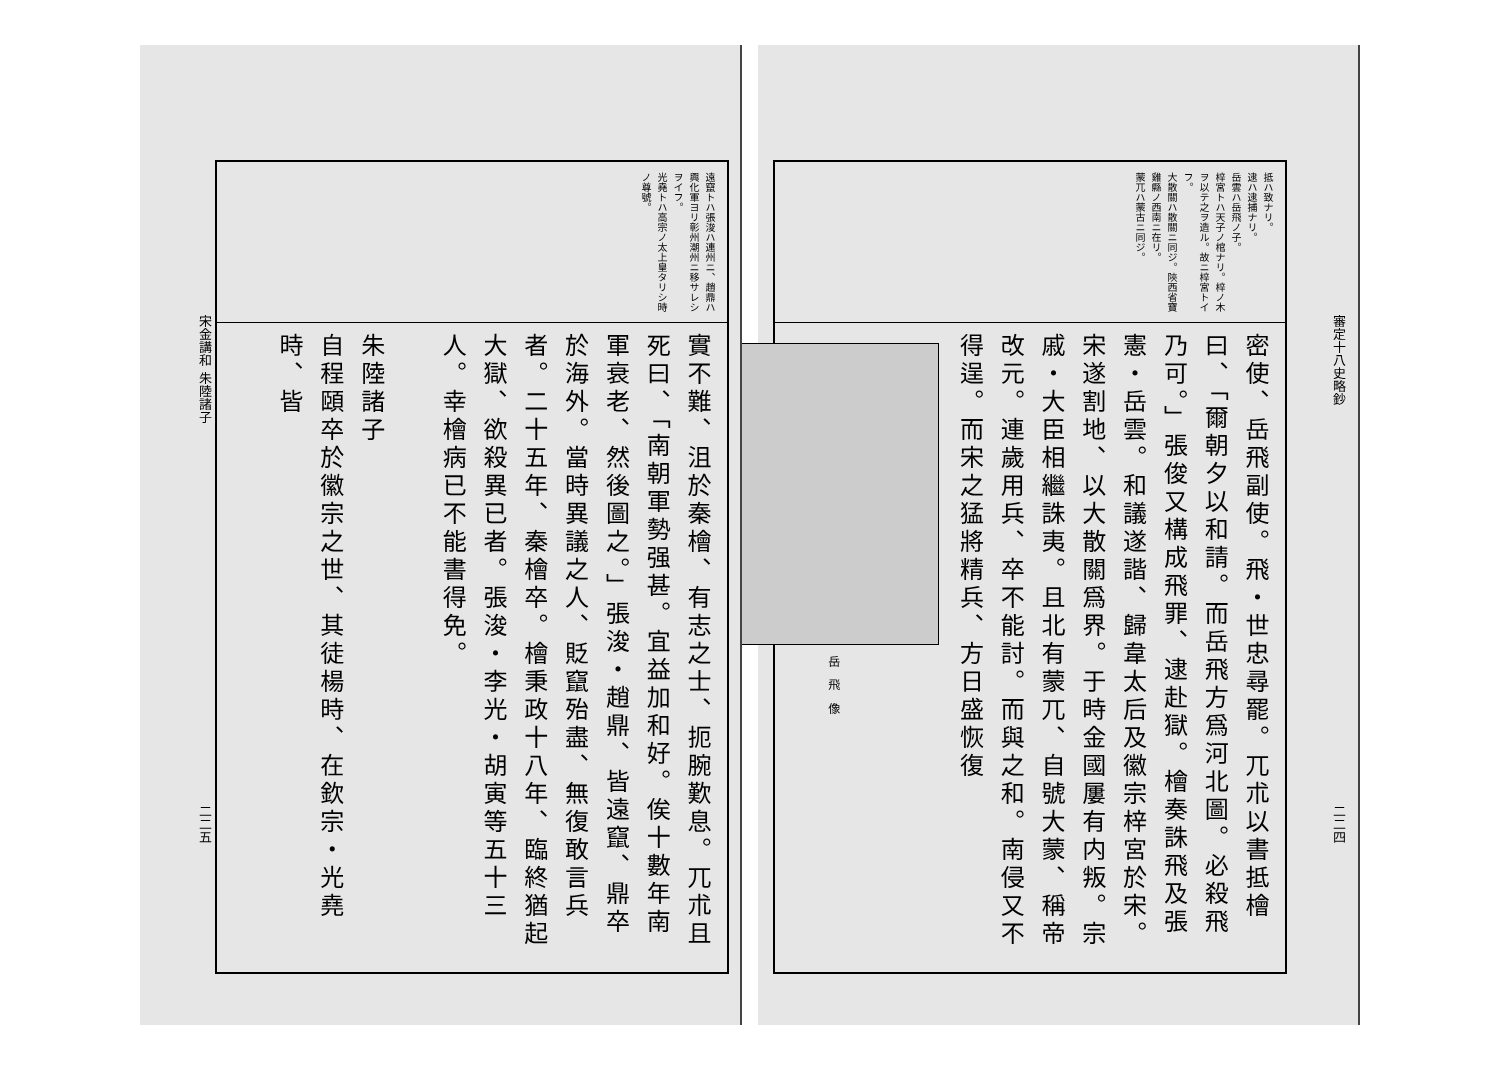審定十八史略鈔
二二四
抵ハ致ナリ。
逮ハ逮捕ナリ。
岳雲ハ岳飛ノ子。
梓宮トハ天子ノ棺ナリ。梓ノ木ヲ以テ之ヲ造ル。故ニ梓宮トイフ。
大散關ハ散關ニ同ジ。陝西省寶雞縣ノ西南ニ在リ。
蒙兀ハ蒙古ニ同ジ。
密使、岳飛副使。飛・世忠尋罷。兀朮以書抵檜曰、「爾朝夕以和請。而岳飛方爲河北圖。必殺飛乃可。」張俊又構成飛罪、逮赴獄。檜奏誅飛及張憲・岳雲。和議遂諧、歸韋太后及徽宗梓宮於宋。宋遂割地、以大散關爲界。于時金國屢有内叛。宗戚・大臣相繼誅夷。且北有蒙兀、自號大蒙、稱帝改元。連歲用兵、卒不能討。而與之和。南侵又不得逞。而宋之猛將精兵、方日盛恢復
岳 飛 像
宋金講和 朱陸諸子
二二五
遠竄トハ張浚ハ連州ニ、趙鼎ハ興化軍ヨリ彰州潮州ニ移サレシヲイフ。
光堯トハ高宗ノ太上皇タリシ時ノ尊號。
實不難、沮於秦檜、有志之士、扼腕歎息。兀朮且死曰、「南朝軍勢强甚。宜益加和好。俟十數年南軍衰老、然後圖之。」張浚・趙鼎、皆遠竄、鼎卒於海外。當時異議之人、貶竄殆盡、無復敢言兵者。二十五年、秦檜卒。檜秉政十八年、臨終猶起大獄、欲殺異已者。張浚・李光・胡寅等五十三人。幸檜病已不能書得免。
朱陸諸子
自程頤卒於徽宗之世、其徒楊時、在欽宗・光堯時、皆